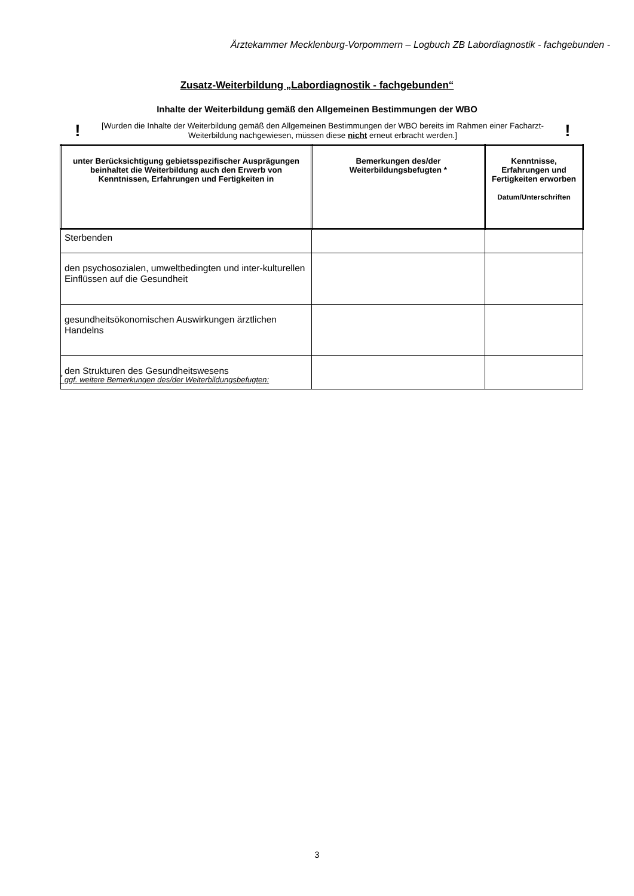Ärztekammer Mecklenburg-Vorpommern – Logbuch ZB Labordiagnostik - fachgebunden -
Zusatz-Weiterbildung „Labordiagnostik - fachgebunden“
Inhalte der Weiterbildung gemäß den Allgemeinen Bestimmungen der WBO
! [Wurden die Inhalte der Weiterbildung gemäß den Allgemeinen Bestimmungen der WBO bereits im Rahmen einer Facharzt-Weiterbildung nachgewiesen, müssen diese nicht erneut erbracht werden.]!
| unter Berücksichtigung gebietsspezifischer Ausprägungen beinhaltet die Weiterbildung auch den Erwerb von Kenntnissen, Erfahrungen und Fertigkeiten in | Bemerkungen des/der Weiterbildungsbefugten * | Kenntnisse, Erfahrungen und Fertigkeiten erworben Datum/Unterschriften |
| --- | --- | --- |
| Sterbenden | | |
| den psychosozialen, umweltbedingten und inter-kulturellen Einflüssen auf die Gesundheit | | |
| gesundheitsökonomischen Auswirkungen ärztlichen Handelns | | |
| den Strukturen des Gesundheitswesens | | |
<sup>*</sup> ggf. weitere Bemerkungen des/der Weiterbildungsbefugten:
3